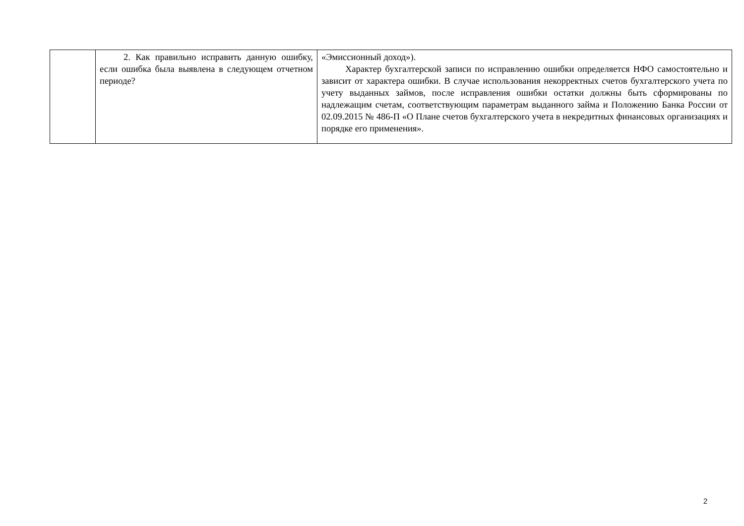| | 2. Как правильно исправить данную ошибку, если ошибка была выявлена в следующем отчетном периоде? | «Эмиссионный доход»). Характер бухгалтерской записи по исправлению ошибки определяется НФО самостоятельно и зависит от характера ошибки. В случае использования некорректных счетов бухгалтерского учета по учету выданных займов, после исправления ошибки остатки должны быть сформированы по надлежащим счетам, соответствующим параметрам выданного займа и Положению Банка России от 02.09.2015 № 486-П «О Плане счетов бухгалтерского учета в некредитных финансовых организациях и порядке его применения». |
2